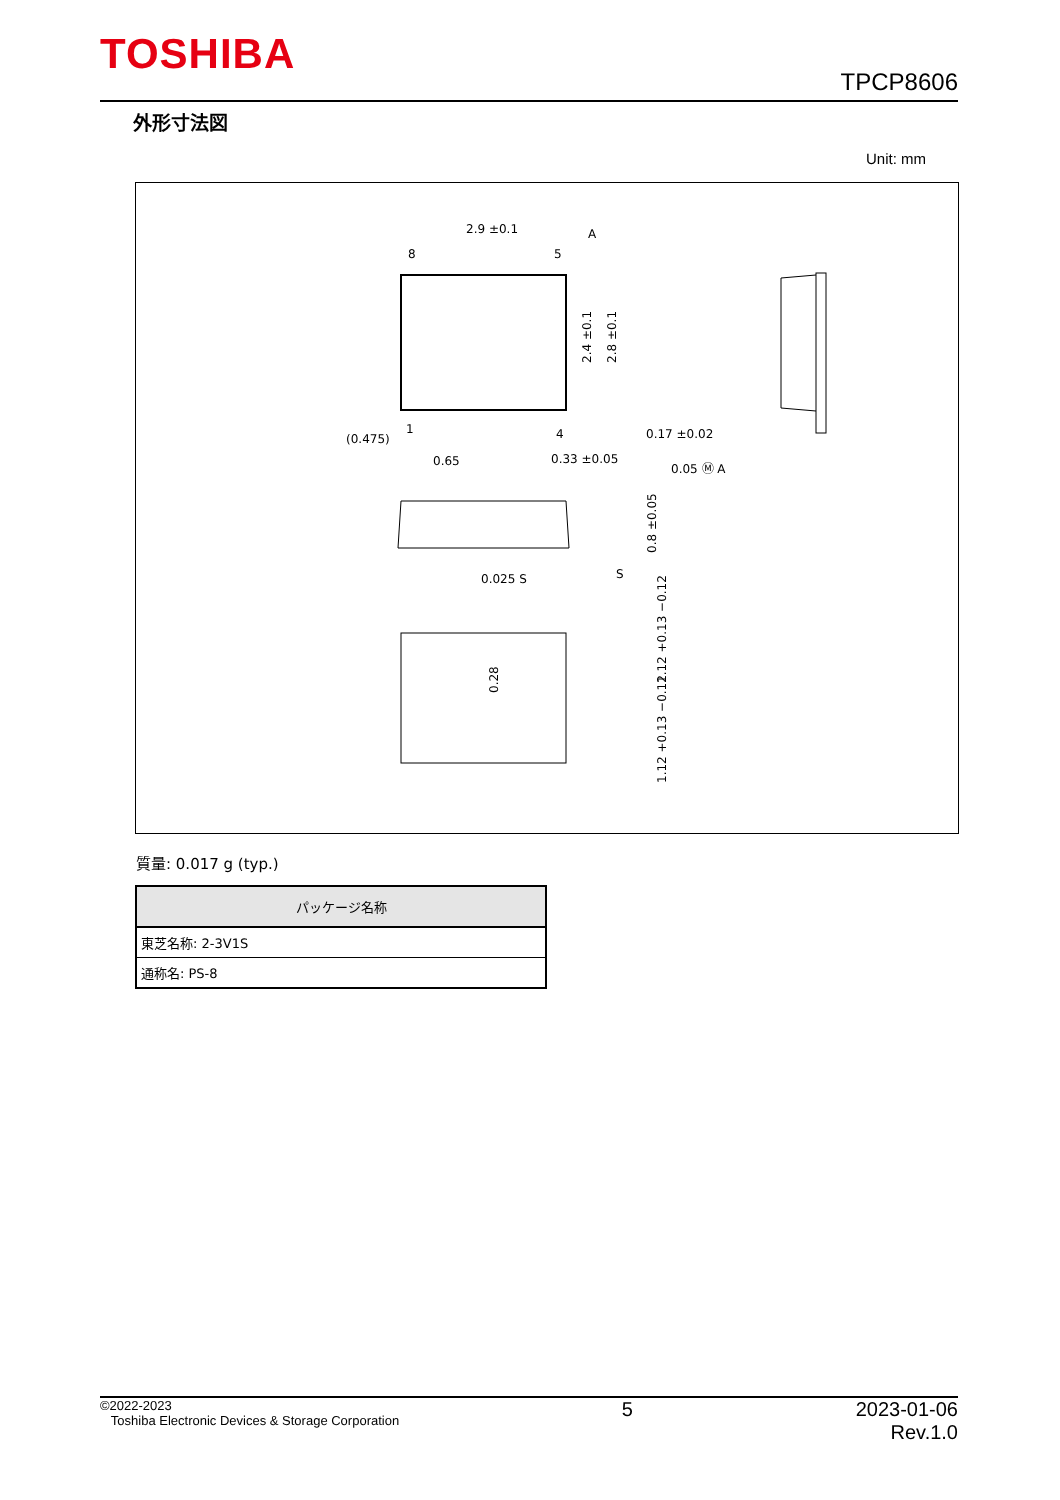TOSHIBA
TPCP8606
外形寸法図
Unit: mm
2.9 ±0.1
8
5
1
4
(0.475)
0.65
0.33 ±0.05
0.17 ±0.02
0.05 Ⓜ A
A
2.4 ±0.1
2.8 ±0.1
0.8 ±0.05
S
0.025 S
0.28
1.12 +0.13 −0.12
1.12 +0.13 −0.12
質量: 0.017 g (typ.)
| パッケージ名称 |
| --- |
| 東芝名称: 2-3V1S |
| 通称名: PS-8 |
©2022-2023
Toshiba Electronic Devices & Storage Corporation
5 2023-01-06
Rev.1.0